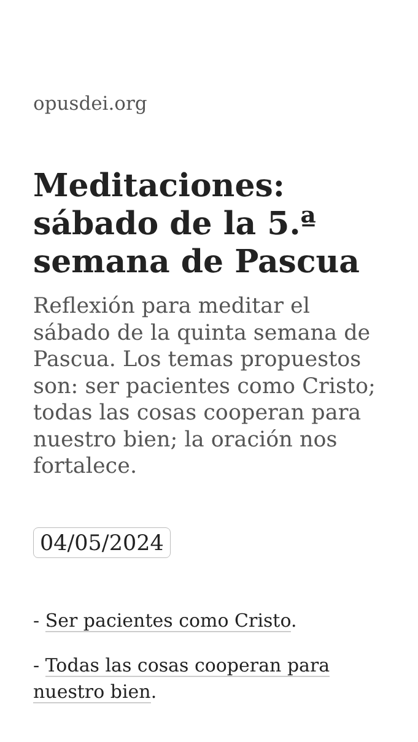opusdei.org
Meditaciones: sábado de la 5.ª semana de Pascua
Reflexión para meditar el sábado de la quinta semana de Pascua. Los temas propuestos son: ser pacientes como Cristo; todas las cosas cooperan para nuestro bien; la oración nos fortalece.
04/05/2024
- Ser pacientes como Cristo.
- Todas las cosas cooperan para nuestro bien.